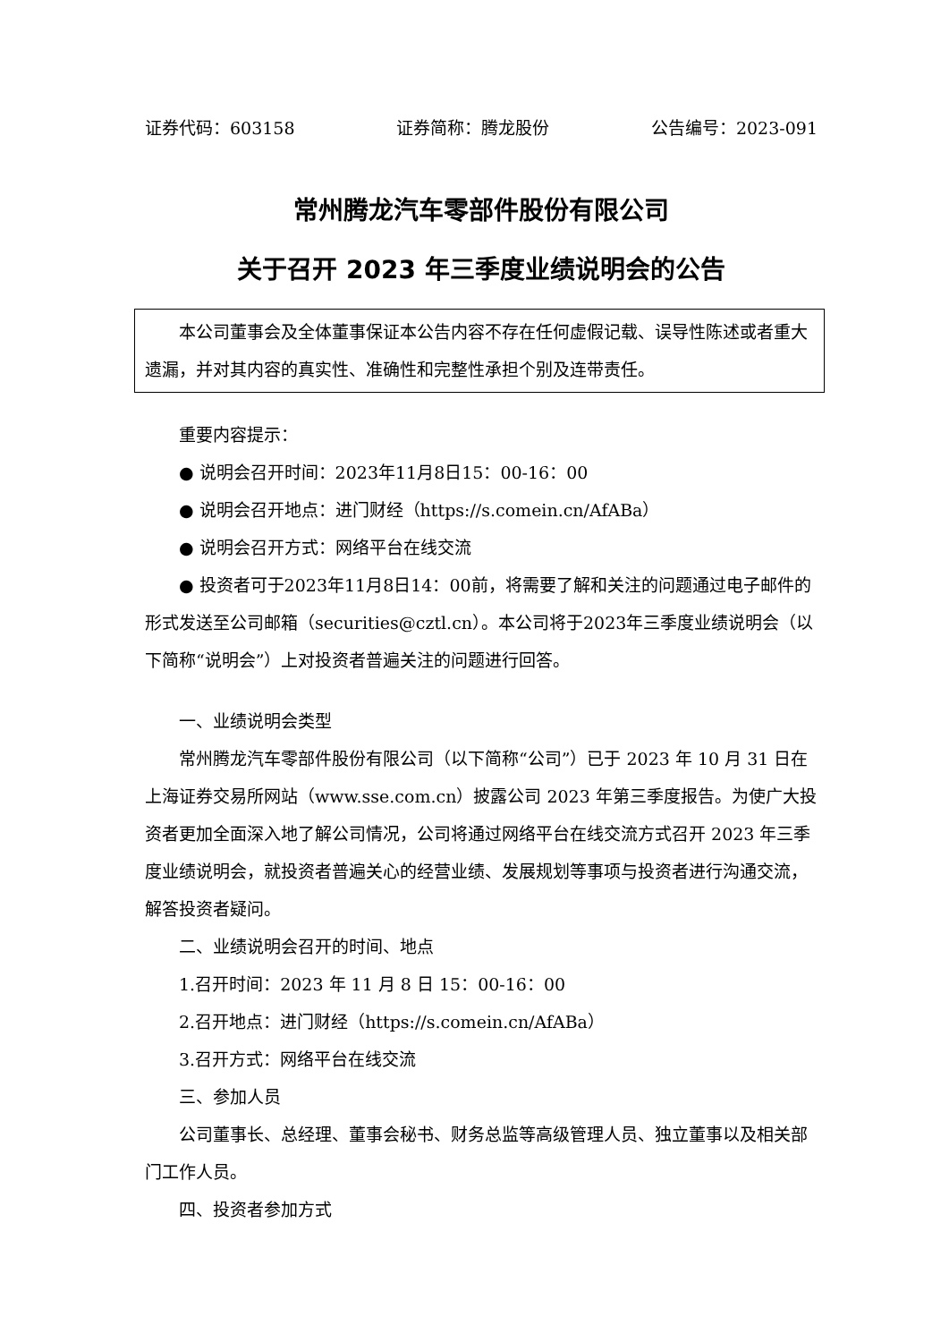证券代码：603158 证券简称：腾龙股份 公告编号：2023-091
常州腾龙汽车零部件股份有限公司
关于召开 2023 年三季度业绩说明会的公告
本公司董事会及全体董事保证本公告内容不存在任何虚假记载、误导性陈述或者重大遗漏，并对其内容的真实性、准确性和完整性承担个别及连带责任。
重要内容提示：
● 说明会召开时间：2023年11月8日15：00-16：00
● 说明会召开地点：进门财经（https://s.comein.cn/AfABa）
● 说明会召开方式：网络平台在线交流
● 投资者可于2023年11月8日14：00前，将需要了解和关注的问题通过电子邮件的形式发送至公司邮箱（securities@cztl.cn）。本公司将于2023年三季度业绩说明会（以下简称“说明会”）上对投资者普遍关注的问题进行回答。
一、业绩说明会类型
常州腾龙汽车零部件股份有限公司（以下简称“公司”）已于 2023 年 10 月 31 日在上海证券交易所网站（www.sse.com.cn）披露公司 2023 年第三季度报告。为使广大投资者更加全面深入地了解公司情况，公司将通过网络平台在线交流方式召开 2023 年三季度业绩说明会，就投资者普遍关心的经营业绩、发展规划等事项与投资者进行沟通交流，解答投资者疑问。
二、业绩说明会召开的时间、地点
1.召开时间：2023 年 11 月 8 日 15：00-16：00
2.召开地点：进门财经（https://s.comein.cn/AfABa）
3.召开方式：网络平台在线交流
三、参加人员
公司董事长、总经理、董事会秘书、财务总监等高级管理人员、独立董事以及相关部门工作人员。
四、投资者参加方式